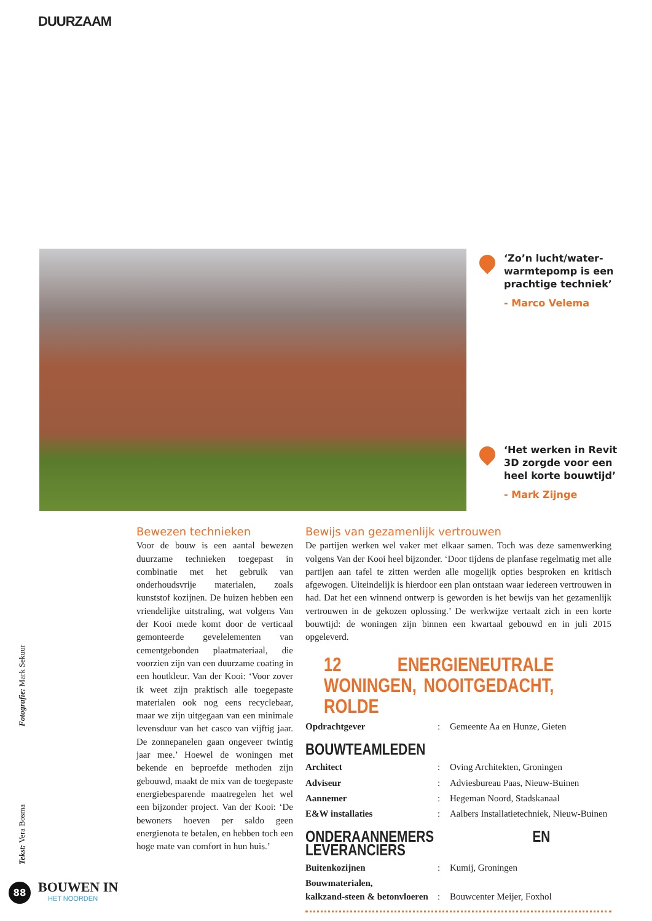DUURZAAM
‘Zo’n lucht/water-warmtepomp is een prachtige techniek’
- Marco Velema
‘Het werken in Revit 3D zorgde voor een heel korte bouwtijd’
- Mark Zijnge
Bewezen technieken
Voor de bouw is een aantal bewezen duurzame technieken toegepast in combinatie met het gebruik van onderhoudsvrije materialen, zoals kunststof kozijnen. De huizen hebben een vriendelijke uitstraling, wat volgens Van der Kooi mede komt door de verticaal gemonteerde gevelelementen van cementgebonden plaatmateriaal, die voorzien zijn van een duurzame coating in een houtkleur. Van der Kooi: ‘Voor zover ik weet zijn praktisch alle toegepaste materialen ook nog eens recyclebaar, maar we zijn uitgegaan van een minimale levensduur van het casco van vijftig jaar. De zonnepanelen gaan ongeveer twintig jaar mee.’ Hoewel de woningen met bekende en beproefde methoden zijn gebouwd, maakt de mix van de toegepaste energiebesparende maatregelen het wel een bijzonder project. Van der Kooi: ‘De bewoners hoeven per saldo geen energienota te betalen, en hebben toch een hoge mate van comfort in hun huis.’
Bewijs van gezamenlijk vertrouwen
De partijen werken wel vaker met elkaar samen. Toch was deze samenwerking volgens Van der Kooi heel bijzonder. ‘Door tijdens de planfase regelmatig met alle partijen aan tafel te zitten werden alle mogelijk opties besproken en kritisch afgewogen. Uiteindelijk is hierdoor een plan ontstaan waar iedereen vertrouwen in had. Dat het een winnend ontwerp is geworden is het bewijs van het gezamenlijk vertrouwen in de gekozen oplossing.’ De werkwijze vertaalt zich in een korte bouwtijd: de woningen zijn binnen een kwartaal gebouwd en in juli 2015 opgeleverd.
12 ENERGIENEUTRALE WONINGEN, NOOITGEDACHT, ROLDE
| Opdrachtgever | : | Gemeente Aa en Hunze, Gieten |
BOUWTEAMLEDEN
| Architect | : | Oving Architekten, Groningen |
| Adviseur | : | Adviesbureau Paas, Nieuw-Buinen |
| Aannemer | : | Hegeman Noord, Stadskanaal |
| E&W installaties | : | Aalbers Installatietechniek, Nieuw-Buinen |
ONDERAANNEMERS EN LEVERANCIERS
| Buitenkozijnen | : | Kumij, Groningen |
| Bouwmaterialen, kalkzand-steen & betonvloeren | : | Bouwcenter Meijer, Foxhol |
Tekst: Vera Bosma Fotografie: Mark Sekuur
88
BOUWEN IN
HET NOORDEN